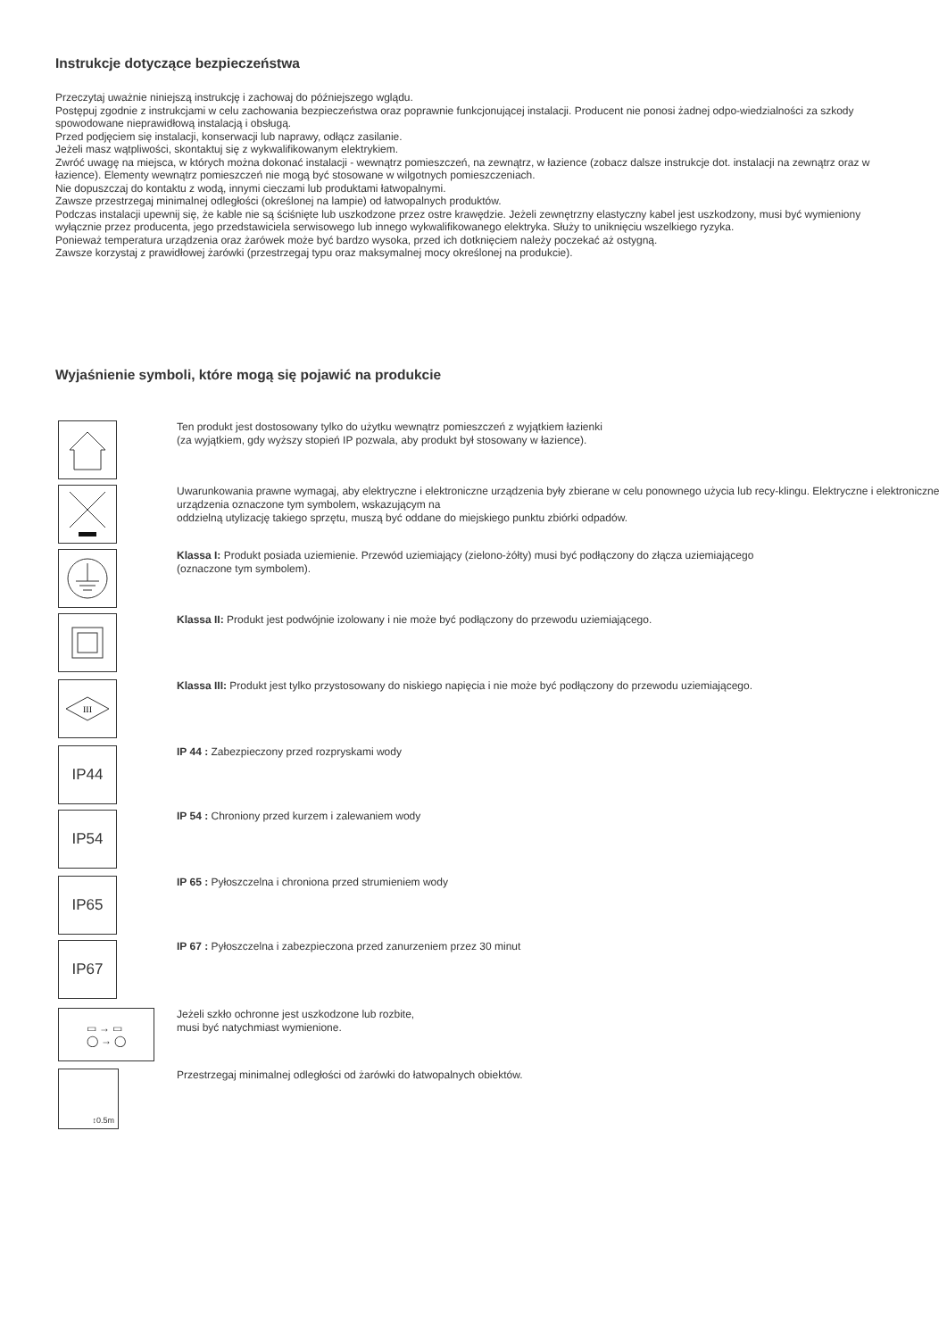Instrukcje dotyczące bezpieczeństwa
Przeczytaj uważnie niniejszą instrukcję i zachowaj do późniejszego wglądu.
Postępuj zgodnie z instrukcjami w celu zachowania bezpieczeństwa oraz poprawnie funkcjonującej instalacji. Producent nie ponosi żadnej odpo-wiedzialności za szkody spowodowane nieprawidłową instalacją i obsługą.
Przed podjęciem się instalacji, konserwacji lub naprawy, odłącz zasilanie.
Jeżeli masz wątpliwości, skontaktuj się z wykwalifikowanym elektrykiem.
Zwróć uwagę na miejsca, w których można dokonać instalacji - wewnątrz pomieszczeń, na zewnątrz, w łazience (zobacz dalsze instrukcje dot. instalacji na zewnątrz oraz w łazience). Elementy wewnątrz pomieszczeń nie mogą być stosowane w wilgotnych pomieszczeniach.
Nie dopuszczaj do kontaktu z wodą, innymi cieczami lub produktami łatwopalnymi.
Zawsze przestrzegaj minimalnej odległości (określonej na lampie) od łatwopalnych produktów.
Podczas instalacji upewnij się, że kable nie są ściśnięte lub uszkodzone przez ostre krawędzie. Jeżeli zewnętrzny elastyczny kabel jest uszkodzony, musi być wymieniony wyłącznie przez producenta, jego przedstawiciela serwisowego lub innego wykwalifikowanego elektryka. Służy to uniknięciu wszelkiego ryzyka.
Ponieważ temperatura urządzenia oraz żarówek może być bardzo wysoka, przed ich dotknięciem należy poczekać aż ostygną.
Zawsze korzystaj z prawidłowej żarówki (przestrzegaj typu oraz maksymalnej mocy określonej na produkcie).
Wyjaśnienie symboli, które mogą się pojawić na produkcie
Ten produkt jest dostosowany tylko do użytku wewnątrz pomieszczeń z wyjątkiem łazienki
(za wyjątkiem, gdy wyższy stopień IP pozwala, aby produkt był stosowany w łazience).
Uwarunkowania prawne wymagaj, aby elektryczne i elektroniczne urządzenia były zbierane w celu ponownego użycia lub recy-klingu. Elektryczne i elektroniczne urządzenia oznaczone tym symbolem, wskazującym na
oddzielną utylizację takiego sprzętu, muszą być oddane do miejskiego punktu zbiórki odpadów.
Klassa I: Produkt posiada uziemienie. Przewód uziemiający (zielono-żółty) musi być podłączony do złącza uziemiającego
(oznaczone tym symbolem).
Klassa II: Produkt jest podwójnie izolowany i nie może być podłączony do przewodu uziemiającego.
III
Klassa III: Produkt jest tylko przystosowany do niskiego napięcia i nie może być podłączony do przewodu uziemiającego.
IP44
IP 44 : Zabezpieczony przed rozpryskami wody
IP54
IP 54 : Chroniony przed kurzem i zalewaniem wody
IP65
IP 65 : Pyłoszczelna i chroniona przed strumieniem wody
IP67
IP 67 : Pyłoszczelna i zabezpieczona przed zanurzeniem przez 30 minut
▭ → ▭
◯ → ◯
Jeżeli szkło ochronne jest uszkodzone lub rozbite,
musi być natychmiast wymienione.
↕0.5m
Przestrzegaj minimalnej odległości od żarówki do łatwopalnych obiektów.